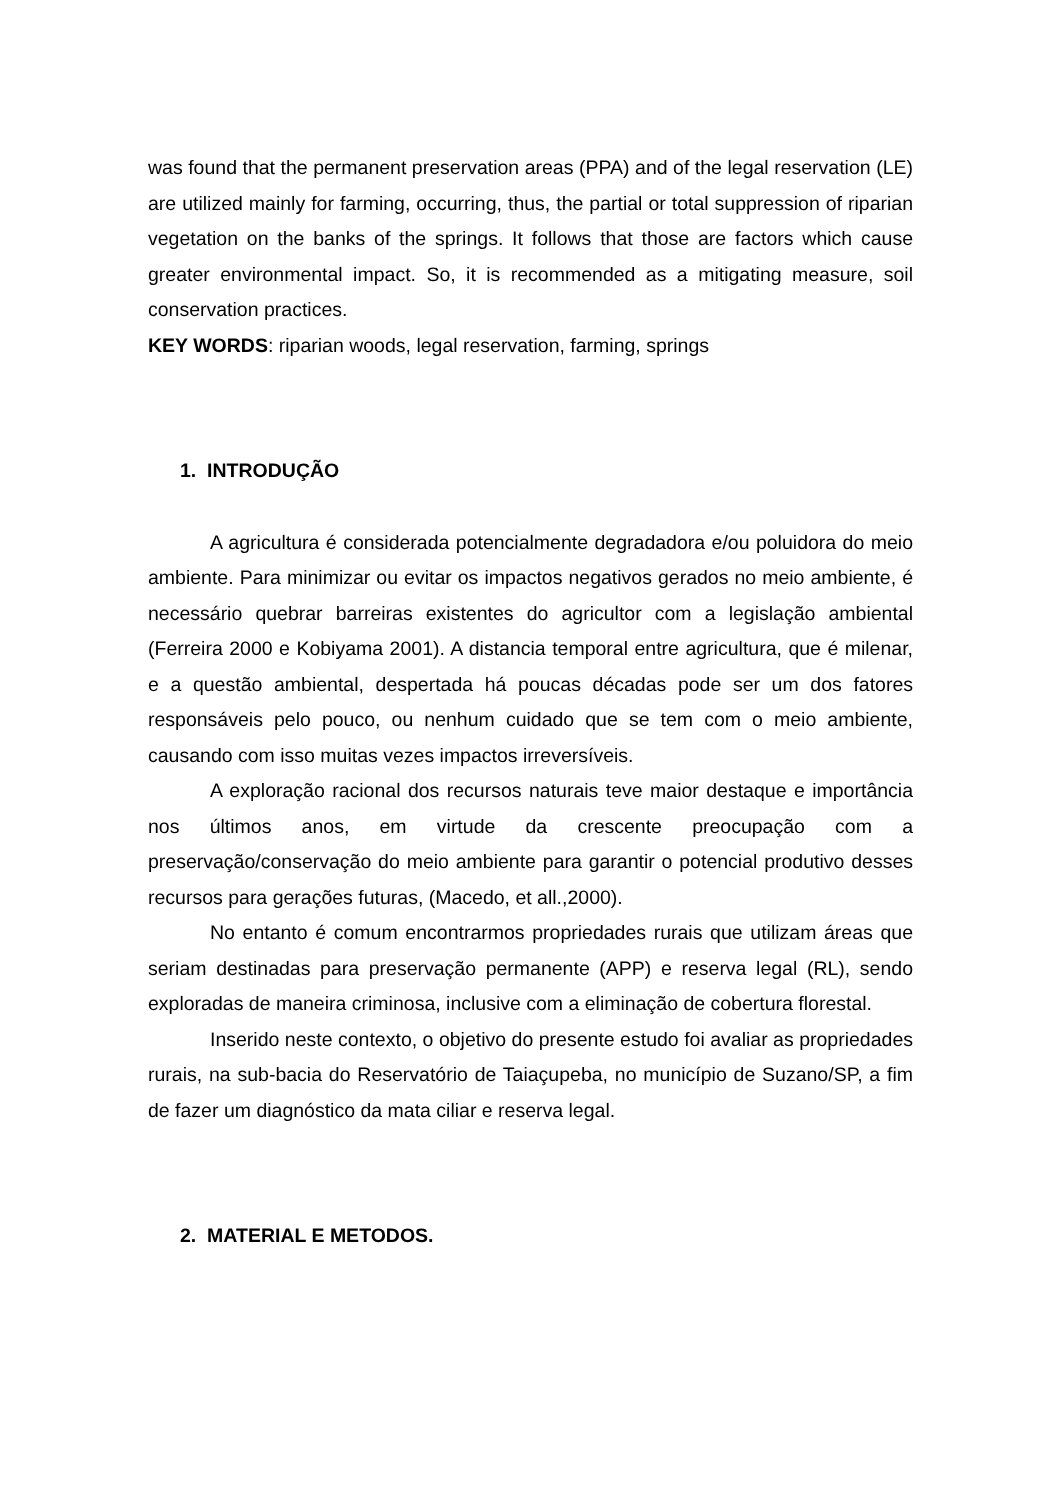was found that the permanent preservation areas (PPA) and of the legal reservation (LE) are utilized mainly for farming, occurring, thus, the partial or total suppression of riparian vegetation on the banks of the springs. It follows that those are factors which cause greater environmental impact. So, it is recommended as a mitigating measure, soil conservation practices.
KEY WORDS: riparian woods, legal reservation, farming, springs
1. INTRODUÇÃO
A agricultura é considerada potencialmente degradadora e/ou poluidora do meio ambiente. Para minimizar ou evitar os impactos negativos gerados no meio ambiente, é necessário quebrar barreiras existentes do agricultor com a legislação ambiental (Ferreira 2000 e Kobiyama 2001). A distancia temporal entre agricultura, que é milenar, e a questão ambiental, despertada há poucas décadas pode ser um dos fatores responsáveis pelo pouco, ou nenhum cuidado que se tem com o meio ambiente, causando com isso muitas vezes impactos irreversíveis.
A exploração racional dos recursos naturais teve maior destaque e importância nos últimos anos, em virtude da crescente preocupação com a preservação/conservação do meio ambiente para garantir o potencial produtivo desses recursos para gerações futuras, (Macedo, et all.,2000).
No entanto é comum encontrarmos propriedades rurais que utilizam áreas que seriam destinadas para preservação permanente (APP) e reserva legal (RL), sendo exploradas de maneira criminosa, inclusive com a eliminação de cobertura florestal.
Inserido neste contexto, o objetivo do presente estudo foi avaliar as propriedades rurais, na sub-bacia do Reservatório de Taiaçupeba, no município de Suzano/SP, a fim de fazer um diagnóstico da mata ciliar e reserva legal.
2. MATERIAL E METODOS.